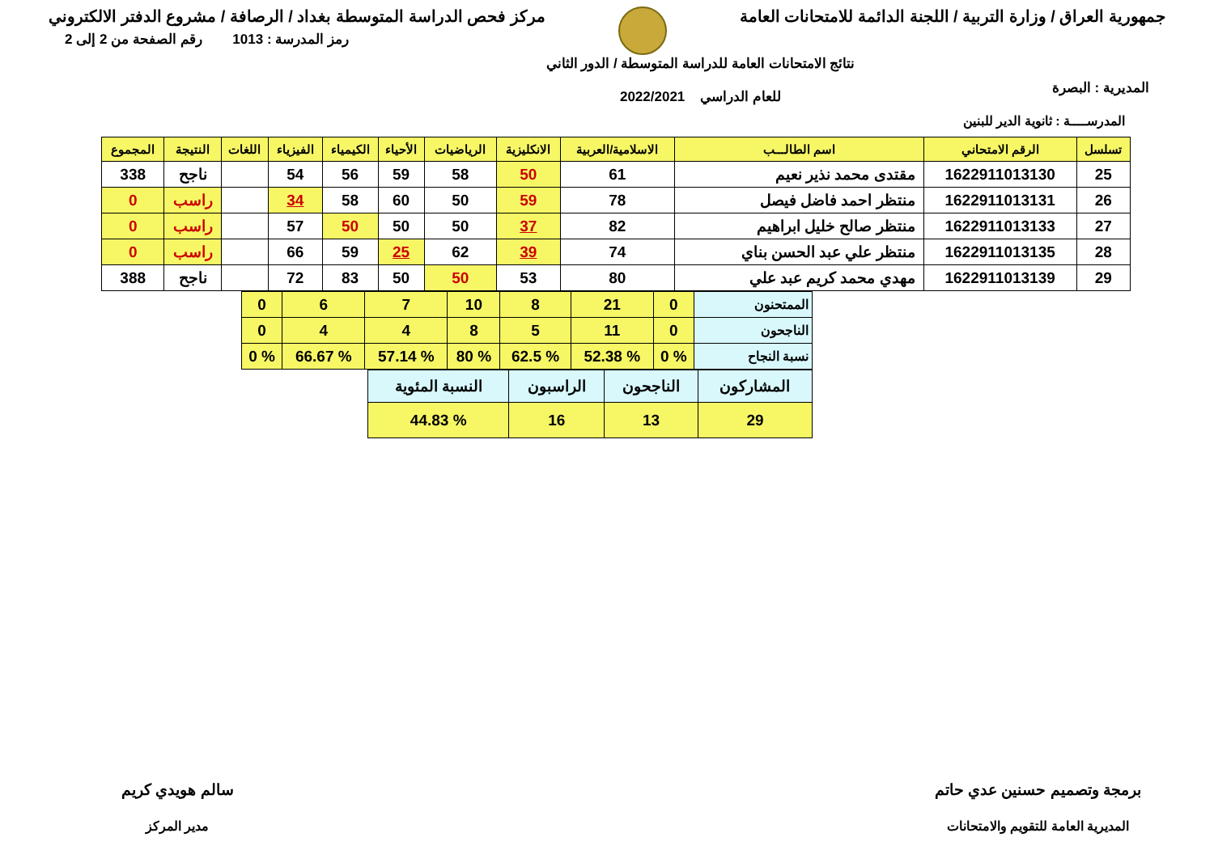جمهورية العراق / وزارة التربية / اللجنة الدائمة للامتحانات العامة
مركز فحص الدراسة المتوسطة بغداد / الرصافة / مشروع الدفتر الالكتروني
المديرية : البصرة
نتائج الامتحانات العامة للدراسة المتوسطة / الدور الثاني
للعام الدراسي 2022/2021
رمز المدرسة : 1013 رقم الصفحة من 2 إلى 2
المدرســــة : ثانوية الدير للبنين
| تسلسل | الرقم الامتحاني | اسم الطالـــب | الاسلامية/العربية | الانكليزية | الرياضيات | الأحياء | الكيمياء | الفيزياء | اللغات | النتيجة | المجموع |
| --- | --- | --- | --- | --- | --- | --- | --- | --- | --- | --- | --- |
| 25 | 1622911013130 | مقتدى محمد نذير نعيم | 61 | 50 | 58 | 59 | 56 | 54 | | ناجح | 338 |
| 26 | 1622911013131 | منتظر احمد فاضل فيصل | 78 | 59 | 50 | 60 | 58 | 34 | | راسب | 0 |
| 27 | 1622911013133 | منتظر صالح خليل ابراهيم | 82 | 37 | 50 | 50 | 50 | 57 | | راسب | 0 |
| 28 | 1622911013135 | منتظر علي عبد الحسن بناي | 74 | 39 | 62 | 25 | 59 | 66 | | راسب | 0 |
| 29 | 1622911013139 | مهدي محمد كريم عبد علي | 80 | 53 | 50 | 50 | 83 | 72 | | ناجح | 388 |
| الممتحنون | 0 | 21 | 8 | 10 | 7 | 6 | 0 |
| الناجحون | 0 | 11 | 5 | 8 | 4 | 4 | 0 |
| نسبة النجاح | % 0 | % 52.38 | % 62.5 | % 80 | % 57.14 | % 66.67 | % 0 |
| المشاركون | الناجحون | الراسبون | النسبة المئوية |
| 29 | 13 | 16 | % 44.83 |
برمجة وتصميم حسنين عدي حاتم
المديرية العامة للتقويم والامتحانات
سالم هويدي كريم
مدير المركز